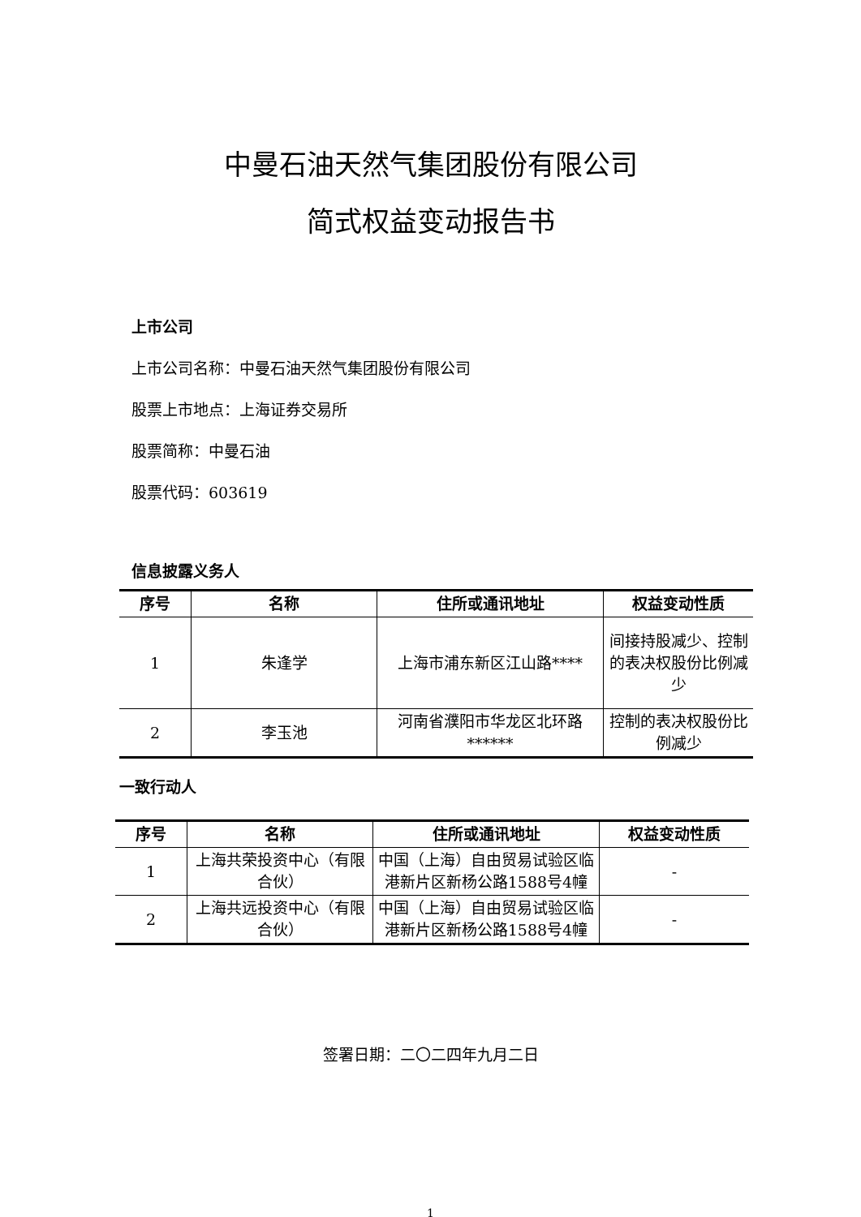中曼石油天然气集团股份有限公司
简式权益变动报告书
上市公司
上市公司名称：中曼石油天然气集团股份有限公司
股票上市地点：上海证券交易所
股票简称：中曼石油
股票代码：603619
信息披露义务人
| 序号 | 名称 | 住所或通讯地址 | 权益变动性质 |
| --- | --- | --- | --- |
| 1 | 朱逢学 | 上海市浦东新区江山路**** | 间接持股减少、控制的表决权股份比例减少 |
| 2 | 李玉池 | 河南省濮阳市华龙区北环路****** | 控制的表决权股份比例减少 |
一致行动人
| 序号 | 名称 | 住所或通讯地址 | 权益变动性质 |
| --- | --- | --- | --- |
| 1 | 上海共荣投资中心（有限合伙） | 中国（上海）自由贸易试验区临港新片区新杨公路1588号4幢 | - |
| 2 | 上海共远投资中心（有限合伙） | 中国（上海）自由贸易试验区临港新片区新杨公路1588号4幢 | - |
签署日期：二〇二四年九月二日
1